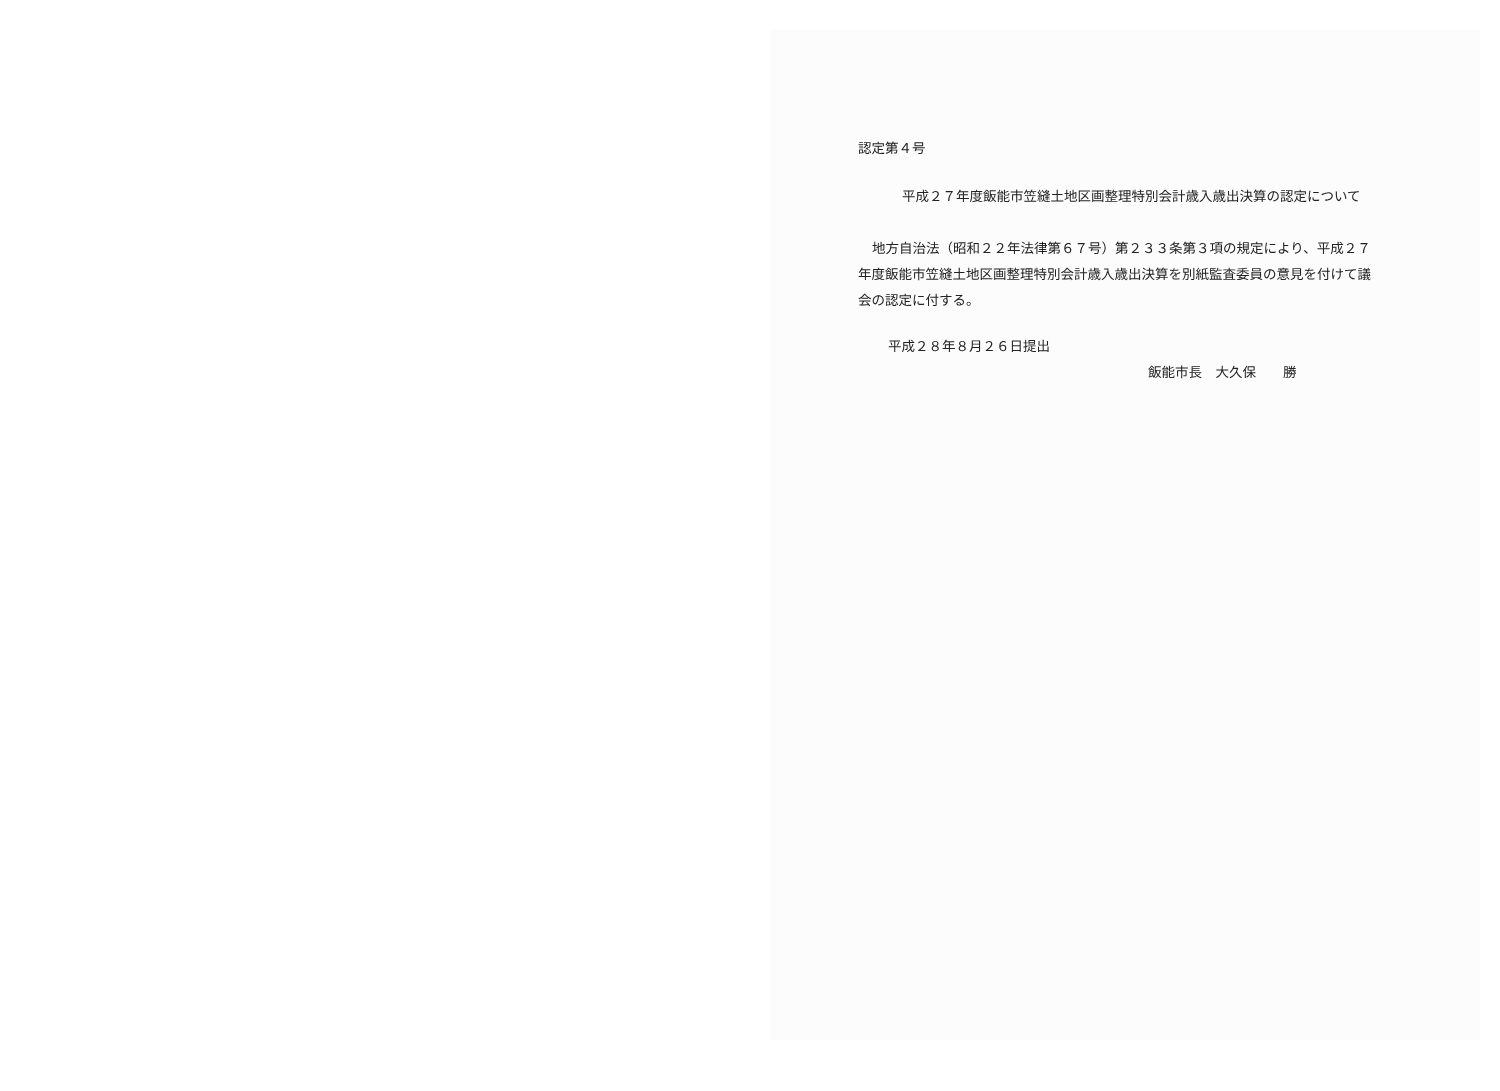認定第４号
平成２７年度飯能市笠縫土地区画整理特別会計歳入歳出決算の認定について
地方自治法（昭和２２年法律第６７号）第２３３条第３項の規定により、平成２７年度飯能市笠縫土地区画整理特別会計歳入歳出決算を別紙監査委員の意見を付けて議会の認定に付する。
平成２８年８月２６日提出
飯能市長　大久保　　勝